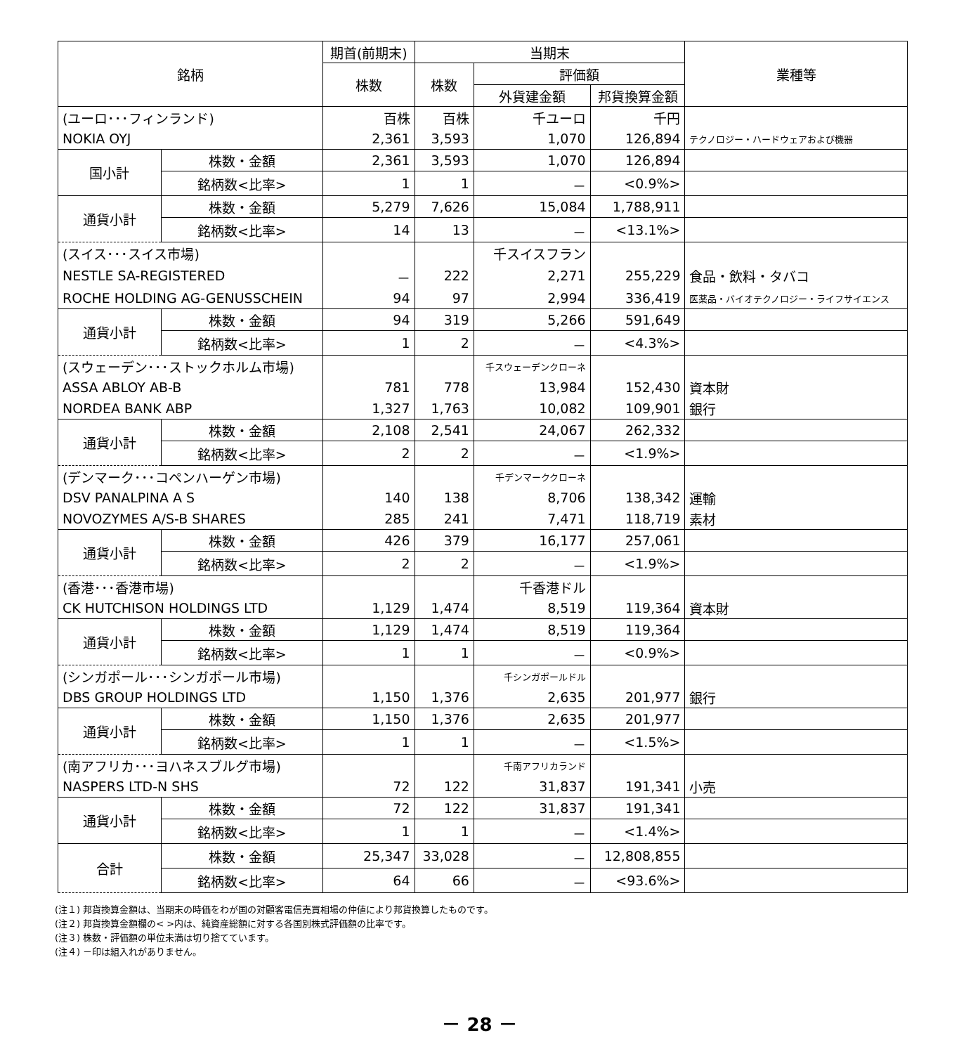| 銘柄 | | 期首(前期末) | 当期末 | | | 業種等 |
| --- | --- | --- | --- | --- | --- | --- |
| | | 株数 | 株数 | 評価額 | | |
| | | | | 外貨建金額 | 邦貨換算金額 | |
| (ユーロ･･･フィンランド) | | 百株 | 百株 | 千ユーロ | 千円 | |
| NOKIA OYJ | | 2,361 | 3,593 | 1,070 | 126,894 | テクノロジー・ハードウェアおよび機器 |
| 国小計 | 株数・金額 | 2,361 | 3,593 | 1,070 | 126,894 | |
| | 銘柄数<比率> | 1 | 1 | － | <0.9%> | |
| 通貨小計 | 株数・金額 | 5,279 | 7,626 | 15,084 | 1,788,911 | |
| | 銘柄数<比率> | 14 | 13 | － | <13.1%> | |
| (スイス･･･スイス市場) | | | | 千スイスフラン | | |
| NESTLE SA-REGISTERED | | － | 222 | 2,271 | 255,229 | 食品・飲料・タバコ |
| ROCHE HOLDING AG-GENUSSCHEIN | | 94 | 97 | 2,994 | 336,419 | 医薬品・バイオテクノロジー・ライフサイエンス |
| 通貨小計 | 株数・金額 | 94 | 319 | 5,266 | 591,649 | |
| | 銘柄数<比率> | 1 | 2 | － | <4.3%> | |
| (スウェーデン･･･ストックホルム市場) | | | | 千スウェーデンクローネ | | |
| ASSA ABLOY AB-B | | 781 | 778 | 13,984 | 152,430 | 資本財 |
| NORDEA BANK ABP | | 1,327 | 1,763 | 10,082 | 109,901 | 銀行 |
| 通貨小計 | 株数・金額 | 2,108 | 2,541 | 24,067 | 262,332 | |
| | 銘柄数<比率> | 2 | 2 | － | <1.9%> | |
| (デンマーク･･･コペンハーゲン市場) | | | | 千デンマーククローネ | | |
| DSV PANALPINA A S | | 140 | 138 | 8,706 | 138,342 | 運輸 |
| NOVOZYMES A/S-B SHARES | | 285 | 241 | 7,471 | 118,719 | 素材 |
| 通貨小計 | 株数・金額 | 426 | 379 | 16,177 | 257,061 | |
| | 銘柄数<比率> | 2 | 2 | － | <1.9%> | |
| (香港･･･香港市場) | | | | 千香港ドル | | |
| CK HUTCHISON HOLDINGS LTD | | 1,129 | 1,474 | 8,519 | 119,364 | 資本財 |
| 通貨小計 | 株数・金額 | 1,129 | 1,474 | 8,519 | 119,364 | |
| | 銘柄数<比率> | 1 | 1 | － | <0.9%> | |
| (シンガポール･･･シンガポール市場) | | | | 千シンガポールドル | | |
| DBS GROUP HOLDINGS LTD | | 1,150 | 1,376 | 2,635 | 201,977 | 銀行 |
| 通貨小計 | 株数・金額 | 1,150 | 1,376 | 2,635 | 201,977 | |
| | 銘柄数<比率> | 1 | 1 | － | <1.5%> | |
| (南アフリカ･･･ヨハネスブルグ市場) | | | | 千南アフリカランド | | |
| NASPERS LTD-N SHS | | 72 | 122 | 31,837 | 191,341 | 小売 |
| 通貨小計 | 株数・金額 | 72 | 122 | 31,837 | 191,341 | |
| | 銘柄数<比率> | 1 | 1 | － | <1.4%> | |
| 合計 | 株数・金額 | 25,347 | 33,028 | － | 12,808,855 | |
| | 銘柄数<比率> | 64 | 66 | － | <93.6%> | |
(注１) 邦貨換算金額は、当期末の時価をわが国の対顧客電信売買相場の仲値により邦貨換算したものです。
(注２) 邦貨換算金額欄の< >内は、純資産総額に対する各国別株式評価額の比率です。
(注３) 株数・評価額の単位未満は切り捨てています。
(注４) －印は組入れがありません。
－ 28 －